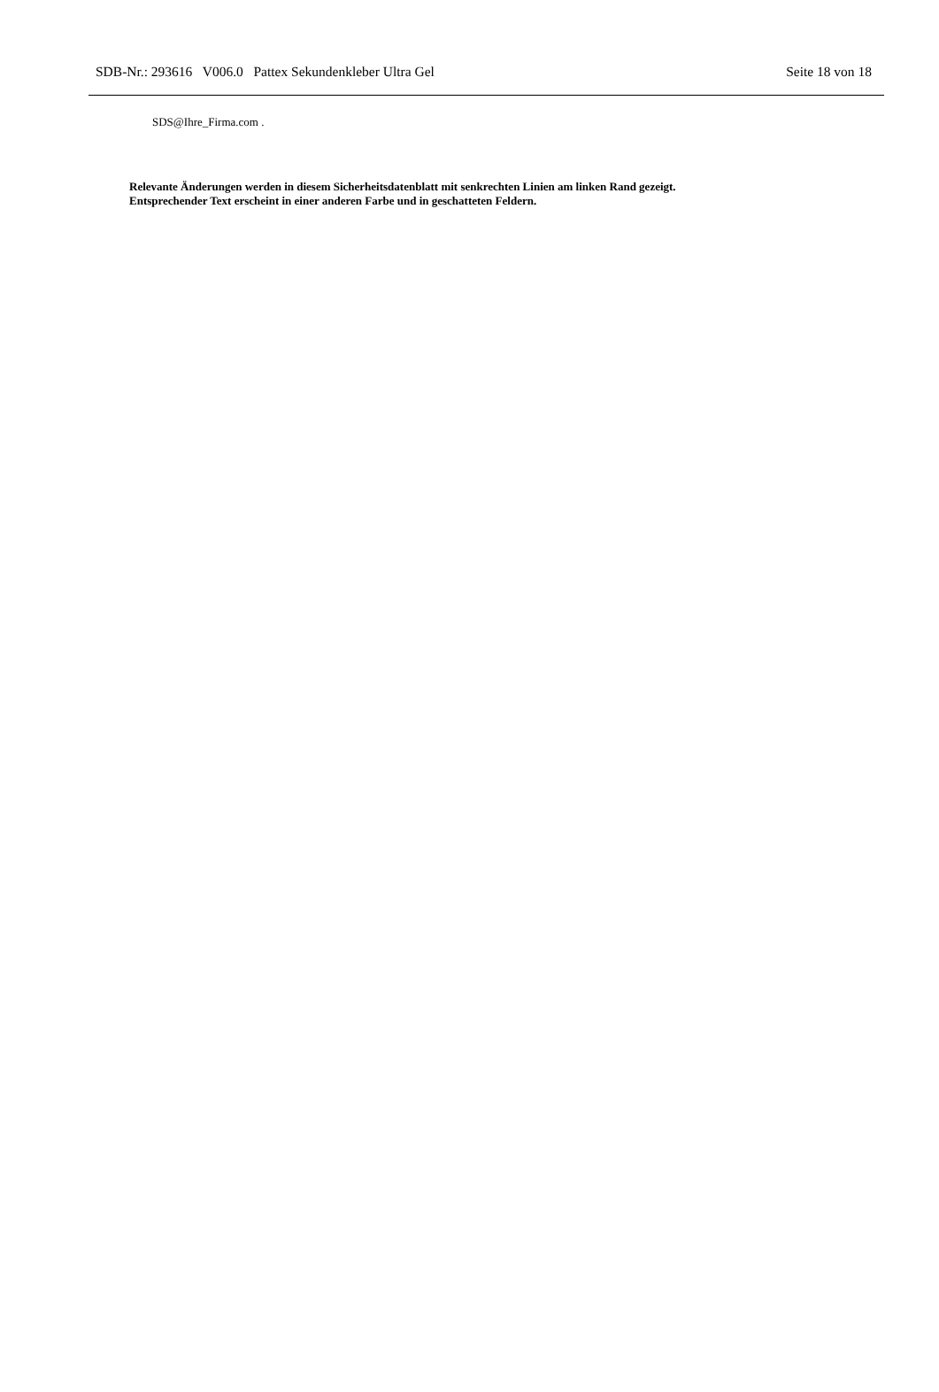SDB-Nr.: 293616 V006.0 Pattex Sekundenkleber Ultra Gel Seite 18 von 18
SDS@Ihre_Firma.com .
Relevante Änderungen werden in diesem Sicherheitsdatenblatt mit senkrechten Linien am linken Rand gezeigt.
Entsprechender Text erscheint in einer anderen Farbe und in geschatteten Feldern.